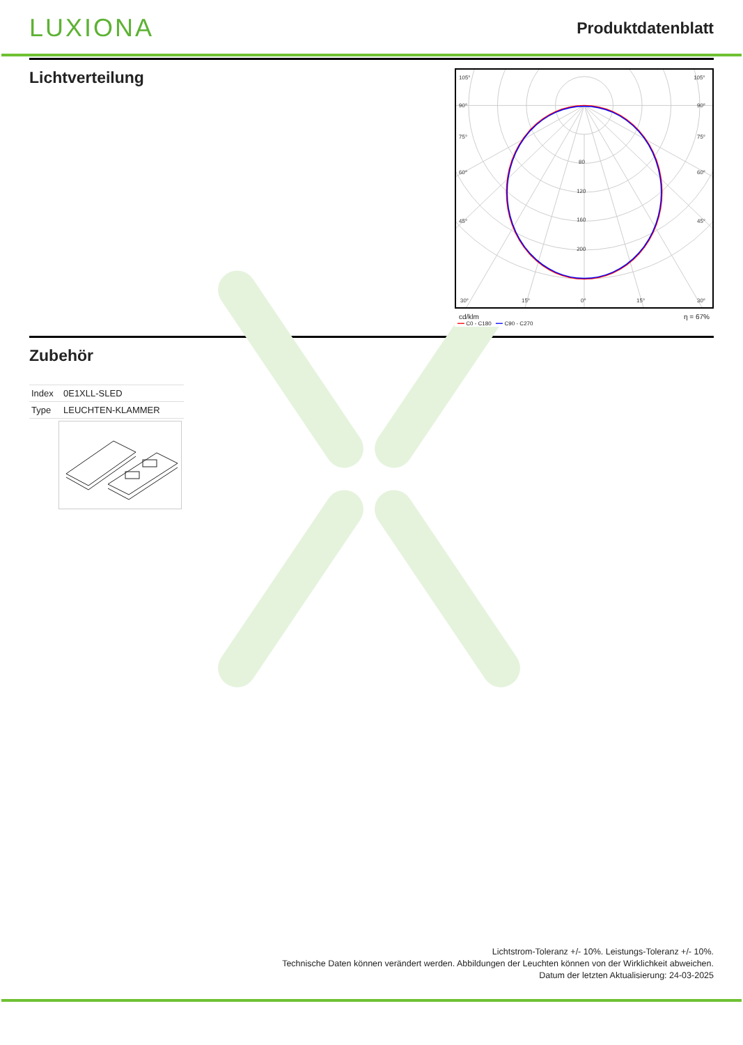LUXIONA
Produktdatenblatt
Lichtverteilung
105°
105°
90°
90°
75°
75°
60°
60°
45°
45°
80
120
160
200
30°
15°
0°
15°
30°
cd/klm η = 67%
━━ C0 - C180 ━━ C90 - C270
Zubehör
| Index | 0E1XLL-SLED |
| Type | LEUCHTEN-KLAMMER |
Lichtstrom-Toleranz +/- 10%. Leistungs-Toleranz +/- 10%.
Technische Daten können verändert werden. Abbildungen der Leuchten können von der Wirklichkeit abweichen.
Datum der letzten Aktualisierung: 24-03-2025